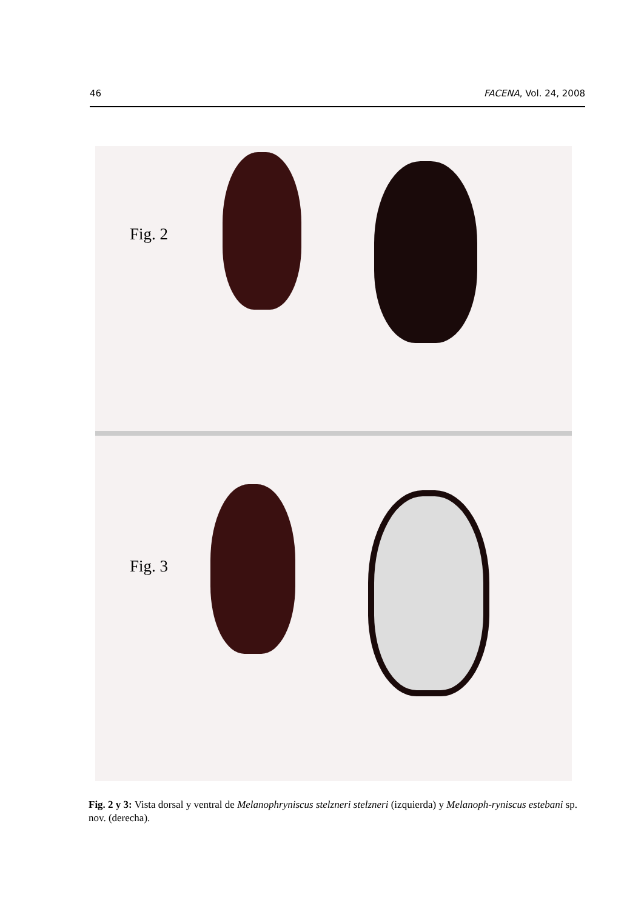46 FACENA, Vol. 24, 2008
Fig. 2
Fig. 3
Fig. 2 y 3: Vista dorsal y ventral de Melanophryniscus stelzneri stelzneri (izquierda) y Melanoph-ryniscus estebani sp. nov. (derecha).